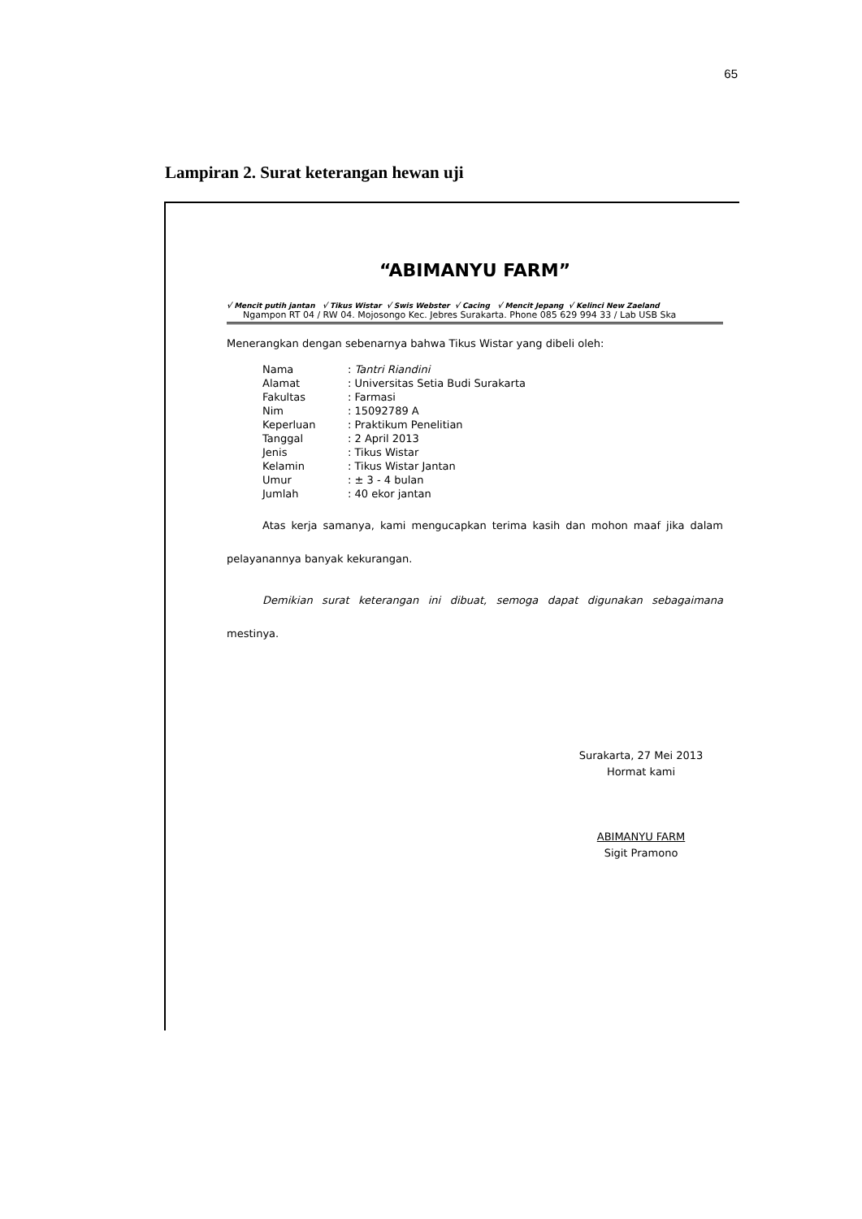65
Lampiran 2. Surat keterangan hewan uji
“ABIMANYU FARM”
√ Mencit putih jantan √ Tikus Wistar √ Swis Webster √ Cacing √ Mencit Jepang √ Kelinci New Zaeland
Ngampon RT 04 / RW 04. Mojosongo Kec. Jebres Surakarta. Phone 085 629 994 33 / Lab USB Ska
Menerangkan dengan sebenarnya bahwa Tikus Wistar yang dibeli oleh:
| Nama | : Tantri Riandini |
| Alamat | : Universitas Setia Budi Surakarta |
| Fakultas | : Farmasi |
| Nim | : 15092789 A |
| Keperluan | : Praktikum Penelitian |
| Tanggal | : 2 April 2013 |
| Jenis | : Tikus Wistar |
| Kelamin | : Tikus Wistar Jantan |
| Umur | : ± 3 - 4 bulan |
| Jumlah | : 40 ekor jantan |
Atas kerja samanya, kami mengucapkan terima kasih dan mohon maaf jika dalam pelayanannya banyak kekurangan.
Demikian surat keterangan ini dibuat, semoga dapat digunakan sebagaimana mestinya.
Surakarta, 27 Mei 2013
Hormat kami
ABIMANYU FARM
Sigit Pramono